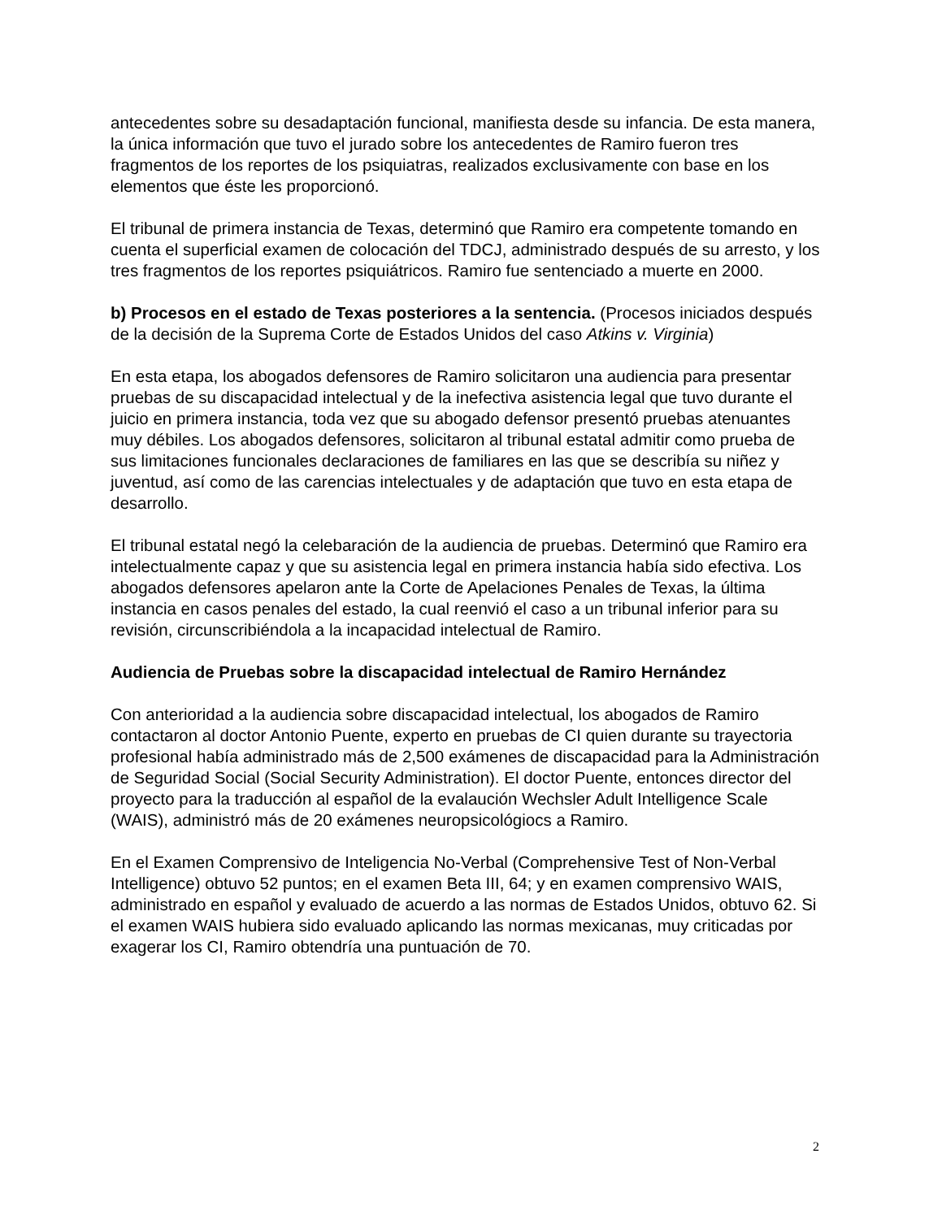antecedentes sobre su desadaptación funcional, manifiesta desde su infancia. De esta manera, la única información que tuvo el jurado sobre los antecedentes de Ramiro fueron tres fragmentos de los reportes de los psiquiatras, realizados exclusivamente con base en los elementos que éste les proporcionó.
El tribunal de primera instancia de Texas, determinó que Ramiro era competente tomando en cuenta el superficial examen de colocación del TDCJ, administrado después de su arresto, y los tres fragmentos de los reportes psiquiátricos. Ramiro fue sentenciado a muerte en 2000.
b) Procesos en el estado de Texas posteriores a la sentencia. (Procesos iniciados después de la decisión de la Suprema Corte de Estados Unidos del caso Atkins v. Virginia)
En esta etapa, los abogados defensores de Ramiro solicitaron una audiencia para presentar pruebas de su discapacidad intelectual y de la inefectiva asistencia legal que tuvo durante el juicio en primera instancia, toda vez que su abogado defensor presentó pruebas atenuantes muy débiles. Los abogados defensores, solicitaron al tribunal estatal admitir como prueba de sus limitaciones funcionales declaraciones de familiares en las que se describía su niñez y juventud, así como de las carencias intelectuales y de adaptación que tuvo en esta etapa de desarrollo.
El tribunal estatal negó la celebaración de la audiencia de pruebas. Determinó que Ramiro era intelectualmente capaz y que su asistencia legal en primera instancia había sido efectiva. Los abogados defensores apelaron ante la Corte de Apelaciones Penales de Texas, la última instancia en casos penales del estado, la cual reenvió el caso a un tribunal inferior para su revisión, circunscribiéndola a la incapacidad intelectual de Ramiro.
Audiencia de Pruebas sobre la discapacidad intelectual de Ramiro Hernández
Con anterioridad a la audiencia sobre discapacidad intelectual, los abogados de Ramiro contactaron al doctor Antonio Puente, experto en pruebas de CI quien durante su trayectoria profesional había administrado más de 2,500 exámenes de discapacidad para la Administración de Seguridad Social (Social Security Administration). El doctor Puente, entonces director del proyecto para la traducción al español de la evalaución Wechsler Adult Intelligence Scale (WAIS), administró más de 20 exámenes neuropsicológiocs a Ramiro.
En el Examen Comprensivo de Inteligencia No-Verbal (Comprehensive Test of Non-Verbal Intelligence) obtuvo 52 puntos; en el examen Beta III, 64; y en examen comprensivo WAIS, administrado en español y evaluado de acuerdo a las normas de Estados Unidos, obtuvo 62. Si el examen WAIS hubiera sido evaluado aplicando las normas mexicanas, muy criticadas por exagerar los CI, Ramiro obtendría una puntuación de 70.
2